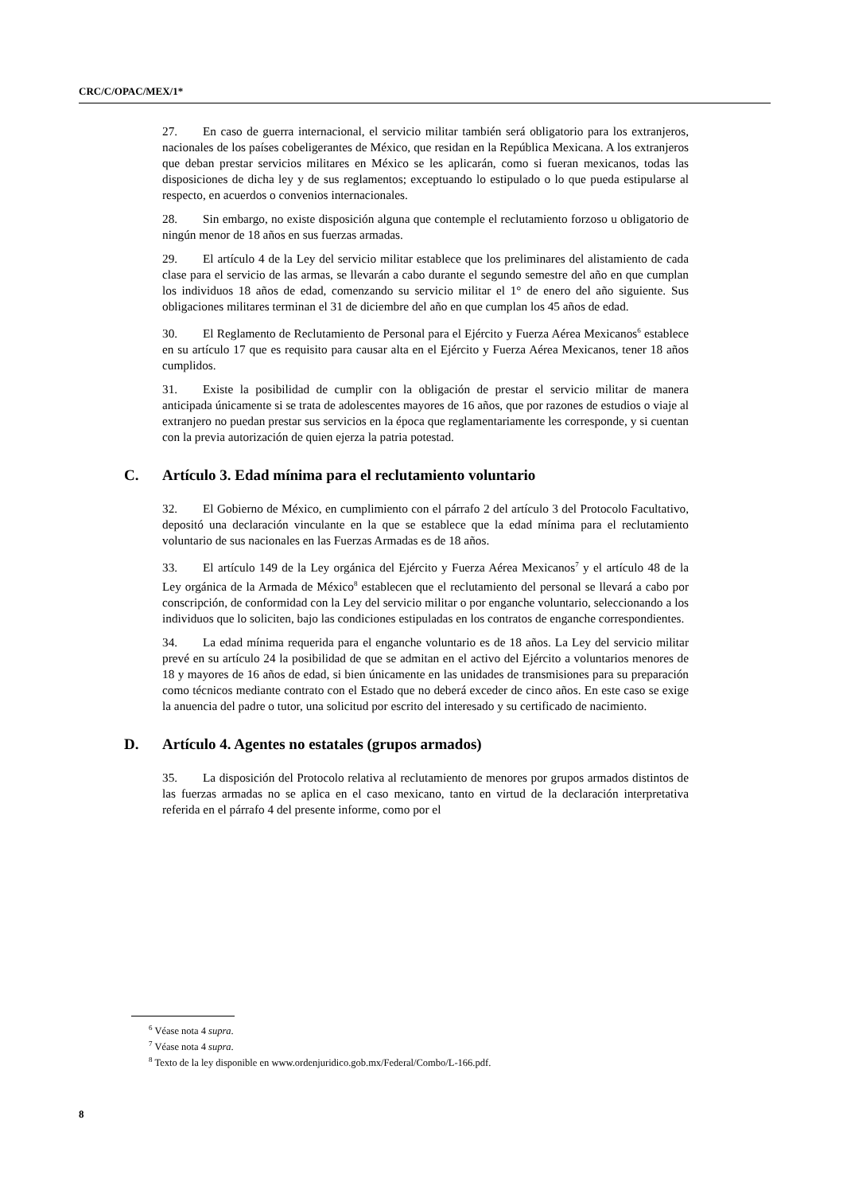CRC/C/OPAC/MEX/1*
27. En caso de guerra internacional, el servicio militar también será obligatorio para los extranjeros, nacionales de los países cobeligerantes de México, que residan en la República Mexicana. A los extranjeros que deban prestar servicios militares en México se les aplicarán, como si fueran mexicanos, todas las disposiciones de dicha ley y de sus reglamentos; exceptuando lo estipulado o lo que pueda estipularse al respecto, en acuerdos o convenios internacionales.
28. Sin embargo, no existe disposición alguna que contemple el reclutamiento forzoso u obligatorio de ningún menor de 18 años en sus fuerzas armadas.
29. El artículo 4 de la Ley del servicio militar establece que los preliminares del alistamiento de cada clase para el servicio de las armas, se llevarán a cabo durante el segundo semestre del año en que cumplan los individuos 18 años de edad, comenzando su servicio militar el 1° de enero del año siguiente. Sus obligaciones militares terminan el 31 de diciembre del año en que cumplan los 45 años de edad.
30. El Reglamento de Reclutamiento de Personal para el Ejército y Fuerza Aérea Mexicanos<sup>6</sup> establece en su artículo 17 que es requisito para causar alta en el Ejército y Fuerza Aérea Mexicanos, tener 18 años cumplidos.
31. Existe la posibilidad de cumplir con la obligación de prestar el servicio militar de manera anticipada únicamente si se trata de adolescentes mayores de 16 años, que por razones de estudios o viaje al extranjero no puedan prestar sus servicios en la época que reglamentariamente les corresponde, y si cuentan con la previa autorización de quien ejerza la patria potestad.
C. Artículo 3. Edad mínima para el reclutamiento voluntario
32. El Gobierno de México, en cumplimiento con el párrafo 2 del artículo 3 del Protocolo Facultativo, depositó una declaración vinculante en la que se establece que la edad mínima para el reclutamiento voluntario de sus nacionales en las Fuerzas Armadas es de 18 años.
33. El artículo 149 de la Ley orgánica del Ejército y Fuerza Aérea Mexicanos<sup>7</sup> y el artículo 48 de la Ley orgánica de la Armada de México<sup>8</sup> establecen que el reclutamiento del personal se llevará a cabo por conscripción, de conformidad con la Ley del servicio militar o por enganche voluntario, seleccionando a los individuos que lo soliciten, bajo las condiciones estipuladas en los contratos de enganche correspondientes.
34. La edad mínima requerida para el enganche voluntario es de 18 años. La Ley del servicio militar prevé en su artículo 24 la posibilidad de que se admitan en el activo del Ejército a voluntarios menores de 18 y mayores de 16 años de edad, si bien únicamente en las unidades de transmisiones para su preparación como técnicos mediante contrato con el Estado que no deberá exceder de cinco años. En este caso se exige la anuencia del padre o tutor, una solicitud por escrito del interesado y su certificado de nacimiento.
D. Artículo 4. Agentes no estatales (grupos armados)
35. La disposición del Protocolo relativa al reclutamiento de menores por grupos armados distintos de las fuerzas armadas no se aplica en el caso mexicano, tanto en virtud de la declaración interpretativa referida en el párrafo 4 del presente informe, como por el
<sup>6</sup> Véase nota 4 supra.
<sup>7</sup> Véase nota 4 supra.
<sup>8</sup> Texto de la ley disponible en www.ordenjuridico.gob.mx/Federal/Combo/L-166.pdf.
8